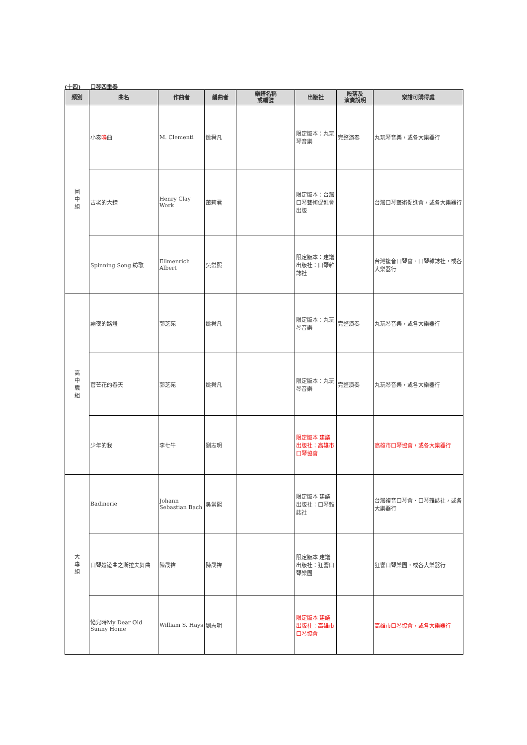(十四) 口琴四重奏
| 類別 | 曲名 | 作曲者 | 編曲者 | 樂譜名稱 或編號 | 出版社 | 段落及 演奏說明 | 樂譜可購得處 |
| --- | --- | --- | --- | --- | --- | --- | --- |
| 國 中 組 | 小奏 鳴 曲 | M. Clementi | 姚舜凡 | | 限定版本：丸玩琴音樂 | 完整演奏 | 丸玩琴音樂，或各大樂器行 |
| | 古老的大鐘 | Henry Clay Work | 蕭莉君 | | 限定版本：台灣口琴藝術促進會 出版 | | 台灣口琴藝術促進會，或各大樂器行 |
| | Spinning Song 紡歌 | Ellmenrich Albert | 吳常熙 | | 限定版本：建議出版社：口琴雜誌社 | | 台灣複音口琴會、口琴雜誌社，或各大樂器行 |
| 高 中 職 組 | 霧夜的路燈 | 郭芝苑 | 姚舜凡 | | 限定版本：丸玩琴音樂 | 完整演奏 | 丸玩琴音樂，或各大樂器行 |
| | 菅芒花的春天 | 郭芝苑 | 姚舜凡 | | 限定版本：丸玩琴音樂 | 完整演奏 | 丸玩琴音樂，或各大樂器行 |
| | 少年的我 | 李七牛 | 劉志明 | | 限定版本 建議出版社：高雄市口琴協會 | | 高雄市口琴協會，或各大樂器行 |
| 大 專 組 | Badinerie | Johann Sebastian Bach | 吳常熙 | | 限定版本 建議出版社：口琴雜誌社 | | 台灣複音口琴會、口琴雜誌社，或各大樂器行 |
| | 口琴嬉遊曲之斯拉夫舞曲 | 陳晟禕 | 陳晟禕 | | 限定版本 建議出版社：狂響口琴樂團 | | 狂響口琴樂團，或各大樂器行 |
| | 憶兒時My Dear Old Sunny Home | William S. Hays | 劉志明 | | 限定版本 建議出版社：高雄市口琴協會 | | 高雄市口琴協會，或各大樂器行 |